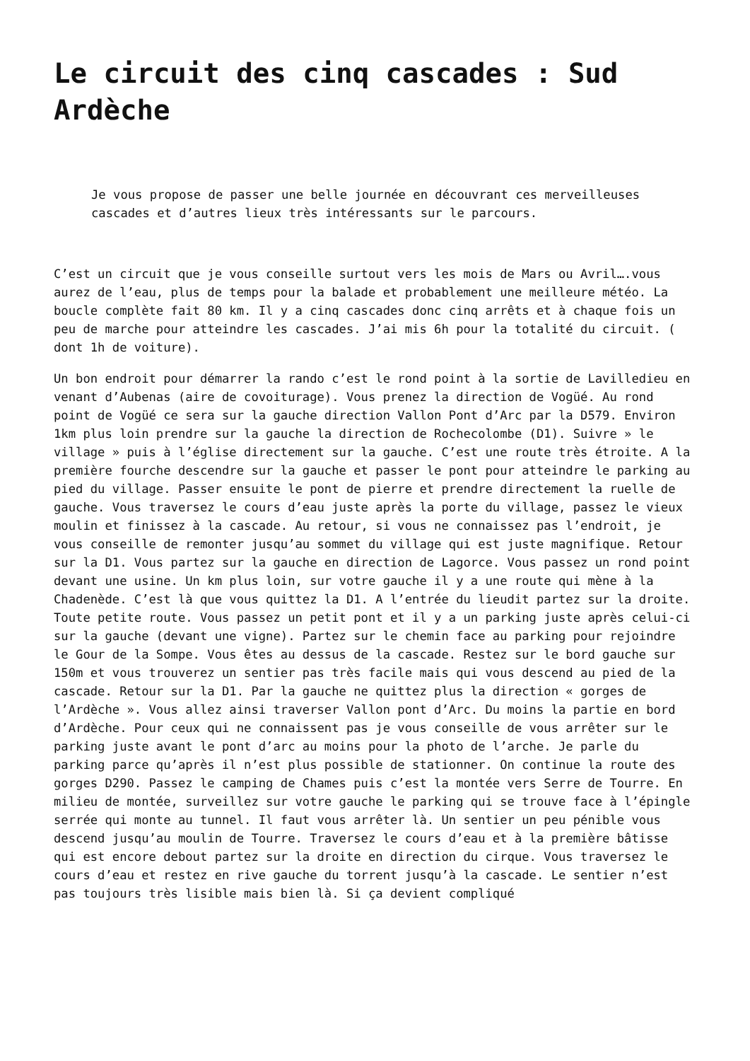Le circuit des cinq cascades : Sud Ardèche
Je vous propose de passer une belle journée en découvrant ces merveilleuses cascades et d’autres lieux très intéressants sur le parcours.
C’est un circuit que je vous conseille surtout vers les mois de Mars ou Avril….vous aurez de l’eau, plus de temps pour la balade et probablement une meilleure météo. La boucle complète fait 80 km. Il y a cinq cascades donc cinq arrêts et à chaque fois un peu de marche pour atteindre les cascades. J’ai mis 6h pour la totalité du circuit. ( dont 1h de voiture).
Un bon endroit pour démarrer la rando c’est le rond point à la sortie de Lavilledieu en venant d’Aubenas (aire de covoiturage). Vous prenez la direction de Vogüé. Au rond point de Vogüé ce sera sur la gauche direction Vallon Pont d’Arc par la D579. Environ 1km plus loin prendre sur la gauche la direction de Rochecolombe (D1). Suivre » le village » puis à l’église directement sur la gauche. C’est une route très étroite. A la première fourche descendre sur la gauche et passer le pont pour atteindre le parking au pied du village. Passer ensuite le pont de pierre et prendre directement la ruelle de gauche. Vous traversez le cours d’eau juste après la porte du village, passez le vieux moulin et finissez à la cascade. Au retour, si vous ne connaissez pas l’endroit, je vous conseille de remonter jusqu’au sommet du village qui est juste magnifique. Retour sur la D1. Vous partez sur la gauche en direction de Lagorce. Vous passez un rond point devant une usine. Un km plus loin, sur votre gauche il y a une route qui mène à la Chadenède. C’est là que vous quittez la D1. A l’entrée du lieudit partez sur la droite. Toute petite route. Vous passez un petit pont et il y a un parking juste après celui-ci sur la gauche (devant une vigne). Partez sur le chemin face au parking pour rejoindre le Gour de la Sompe. Vous êtes au dessus de la cascade. Restez sur le bord gauche sur 150m et vous trouverez un sentier pas très facile mais qui vous descend au pied de la cascade. Retour sur la D1. Par la gauche ne quittez plus la direction « gorges de l’Ardèche ». Vous allez ainsi traverser Vallon pont d’Arc. Du moins la partie en bord d’Ardèche. Pour ceux qui ne connaissent pas je vous conseille de vous arrêter sur le parking juste avant le pont d’arc au moins pour la photo de l’arche. Je parle du parking parce qu’après il n’est plus possible de stationner. On continue la route des gorges D290. Passez le camping de Chames puis c’est la montée vers Serre de Tourre. En milieu de montée, surveillez sur votre gauche le parking qui se trouve face à l’épingle serrée qui monte au tunnel. Il faut vous arrêter là. Un sentier un peu pénible vous descend jusqu’au moulin de Tourre. Traversez le cours d’eau et à la première bâtisse qui est encore debout partez sur la droite en direction du cirque. Vous traversez le cours d’eau et restez en rive gauche du torrent jusqu’à la cascade. Le sentier n’est pas toujours très lisible mais bien là. Si ça devient compliqué